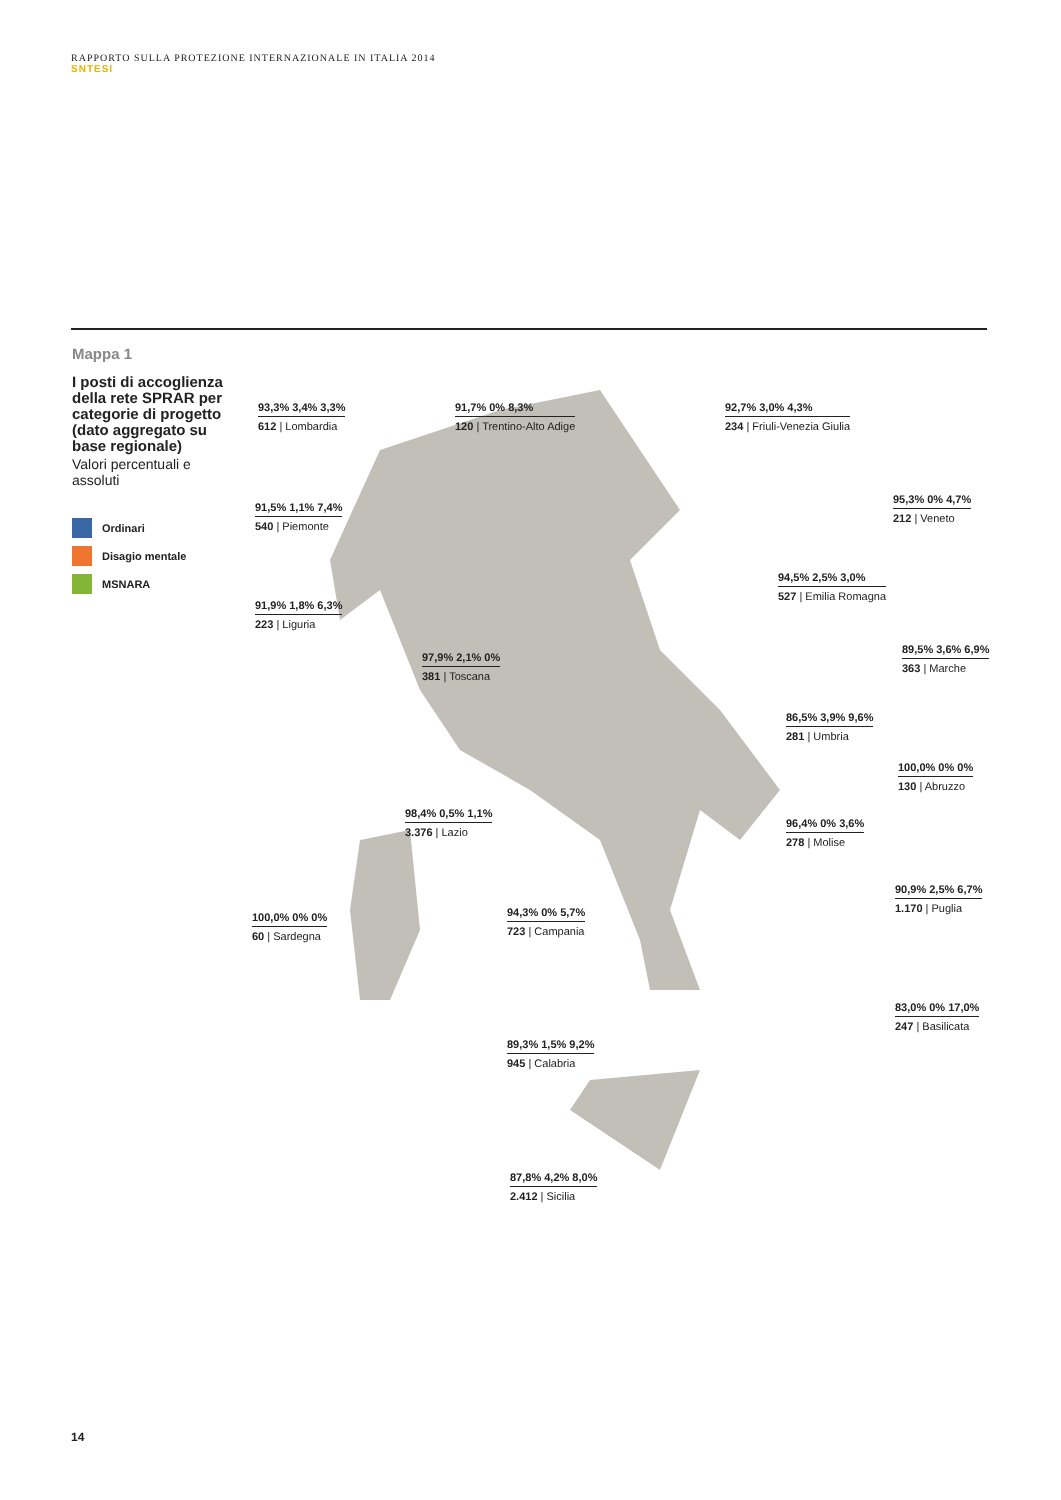RAPPORTO SULLA PROTEZIONE INTERNAZIONALE IN ITALIA 2014
SNTESI
Mappa 1
I posti di accoglienza della rete SPRAR per categorie di progetto (dato aggregato su base regionale)
Valori percentuali e assoluti
Ordinari
Disagio mentale
MSNARA
93,3% 3,4% 3,3%
612 | Lombardia
91,7% 0% 8,3%
120 | Trentino-Alto Adige
92,7% 3,0% 4,3%
234 | Friuli-Venezia Giulia
91,5% 1,1% 7,4%
540 | Piemonte
95,3% 0% 4,7%
212 | Veneto
91,9% 1,8% 6,3%
223 | Liguria
94,5% 2,5% 3,0%
527 | Emilia Romagna
97,9% 2,1% 0%
381 | Toscana
89,5% 3,6% 6,9%
363 | Marche
86,5% 3,9% 9,6%
281 | Umbria
100,0% 0% 0%
130 | Abruzzo
98,4% 0,5% 1,1%
3.376 | Lazio
96,4% 0% 3,6%
278 | Molise
100,0% 0% 0%
60 | Sardegna
94,3% 0% 5,7%
723 | Campania
90,9% 2,5% 6,7%
1.170 | Puglia
83,0% 0% 17,0%
247 | Basilicata
89,3% 1,5% 9,2%
945 | Calabria
87,8% 4,2% 8,0%
2.412 | Sicilia
14